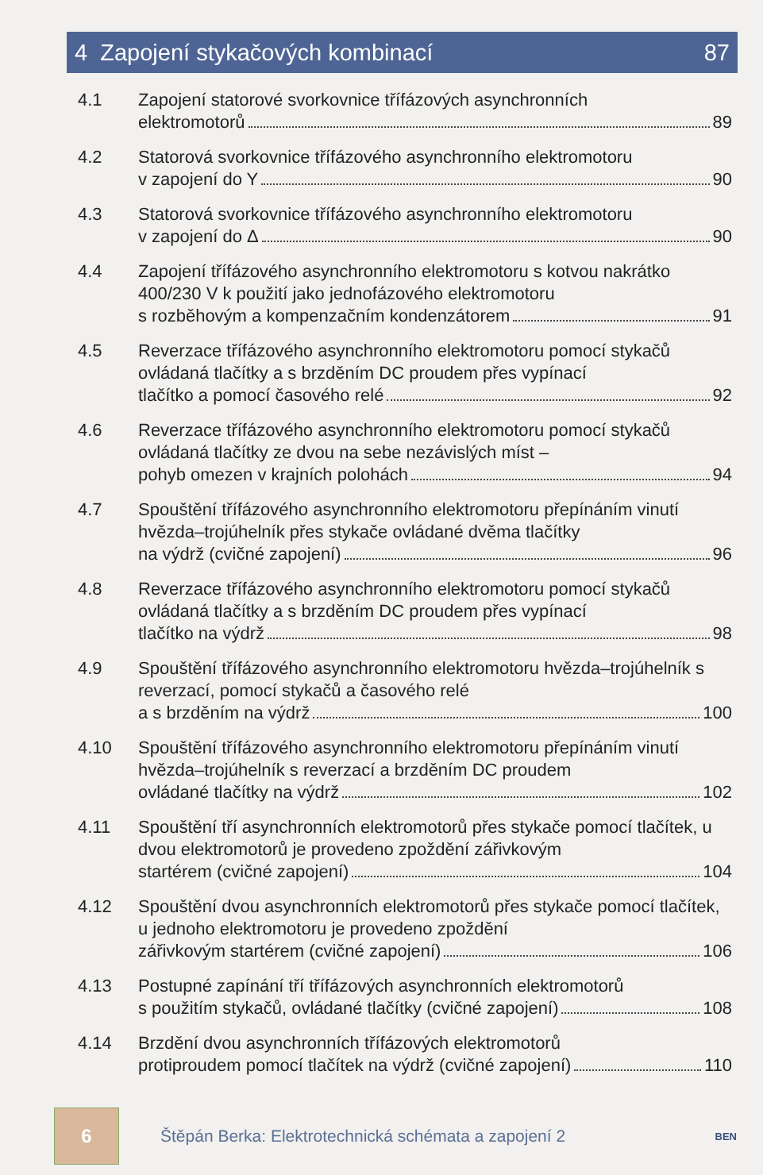4 Zapojení stykačových kombinací 87
4.1 Zapojení statorové svorkovnice třífázových asynchronních
elektromotorů 89
4.2 Statorová svorkovnice třífázového asynchronního elektromotoru
v zapojení do Y 90
4.3 Statorová svorkovnice třífázového asynchronního elektromotoru
v zapojení do Δ 90
4.4 Zapojení třífázového asynchronního elektromotoru s kotvou nakrátko 400/230 V k použití jako jednofázového elektromotoru
s rozběhovým a kompenzačním kondenzátorem 91
4.5 Reverzace třífázového asynchronního elektromotoru pomocí stykačů ovládaná tlačítky a s brzděním DC proudem přes vypínací
tlačítko a pomocí časového relé 92
4.6 Reverzace třífázového asynchronního elektromotoru pomocí stykačů ovládaná tlačítky ze dvou na sebe nezávislých míst –
pohyb omezen v krajních polohách 94
4.7 Spouštění třífázového asynchronního elektromotoru přepínáním vinutí hvězda–trojúhelník přes stykače ovládané dvěma tlačítky
na výdrž (cvičné zapojení) 96
4.8 Reverzace třífázového asynchronního elektromotoru pomocí stykačů ovládaná tlačítky a s brzděním DC proudem přes vypínací
tlačítko na výdrž 98
4.9 Spouštění třífázového asynchronního elektromotoru hvězda–trojúhelník s reverzací, pomocí stykačů a časového relé
a s brzděním na výdrž 100
4.10 Spouštění třífázového asynchronního elektromotoru přepínáním vinutí hvězda–trojúhelník s reverzací a brzděním DC proudem
ovládané tlačítky na výdrž 102
4.11 Spouštění tří asynchronních elektromotorů přes stykače pomocí tlačítek, u dvou elektromotorů je provedeno zpoždění zářivkovým
startérem (cvičné zapojení) 104
4.12 Spouštění dvou asynchronních elektromotorů přes stykače pomocí tlačítek, u jednoho elektromotoru je provedeno zpoždění
zářivkovým startérem (cvičné zapojení) 106
4.13 Postupné zapínání tří třífázových asynchronních elektromotorů
s použitím stykačů, ovládané tlačítky (cvičné zapojení) 108
4.14 Brzdění dvou asynchronních třífázových elektromotorů
protiproudem pomocí tlačítek na výdrž (cvičné zapojení) 110
6
Štěpán Berka: Elektrotechnická schémata a zapojení 2
BEN